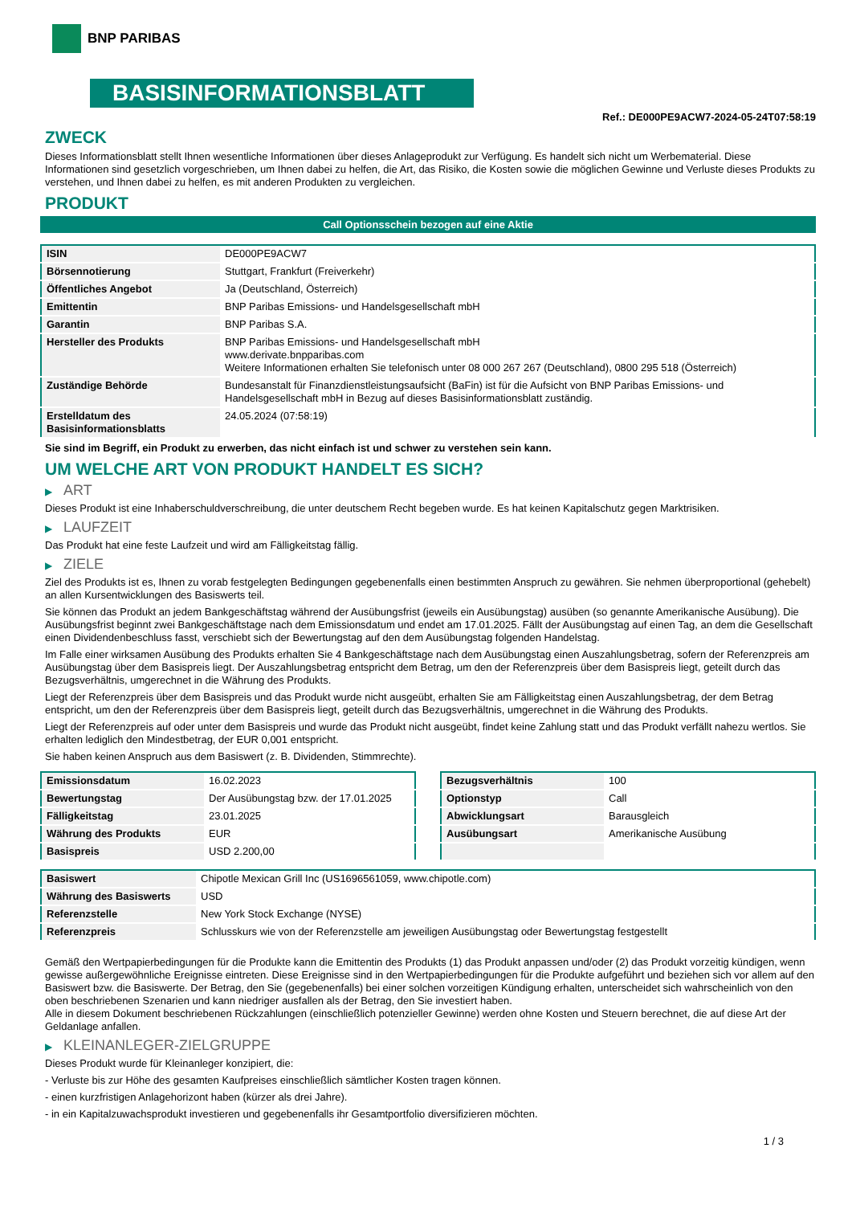BNP PARIBAS
BASISINFORMATIONSBLATT
Ref.: DE000PE9ACW7-2024-05-24T07:58:19
ZWECK
Dieses Informationsblatt stellt Ihnen wesentliche Informationen über dieses Anlageprodukt zur Verfügung. Es handelt sich nicht um Werbematerial. Diese Informationen sind gesetzlich vorgeschrieben, um Ihnen dabei zu helfen, die Art, das Risiko, die Kosten sowie die möglichen Gewinne und Verluste dieses Produkts zu verstehen, und Ihnen dabei zu helfen, es mit anderen Produkten zu vergleichen.
PRODUKT
Call Optionsschein bezogen auf eine Aktie
| ISIN | DE000PE9ACW7 |
| Börsennotierung | Stuttgart, Frankfurt (Freiverkehr) |
| Öffentliches Angebot | Ja (Deutschland, Österreich) |
| Emittentin | BNP Paribas Emissions- und Handelsgesellschaft mbH |
| Garantin | BNP Paribas S.A. |
| Hersteller des Produkts | BNP Paribas Emissions- und Handelsgesellschaft mbH www.derivate.bnpparibas.com Weitere Informationen erhalten Sie telefonisch unter 08 000 267 267 (Deutschland), 0800 295 518 (Österreich) |
| Zuständige Behörde | Bundesanstalt für Finanzdienstleistungsaufsicht (BaFin) ist für die Aufsicht von BNP Paribas Emissions- und Handelsgesellschaft mbH in Bezug auf dieses Basisinformationsblatt zuständig. |
| Erstelldatum des Basisinformationsblatts | 24.05.2024 (07:58:19) |
Sie sind im Begriff, ein Produkt zu erwerben, das nicht einfach ist und schwer zu verstehen sein kann.
UM WELCHE ART VON PRODUKT HANDELT ES SICH?
▶ ART
Dieses Produkt ist eine Inhaberschuldverschreibung, die unter deutschem Recht begeben wurde. Es hat keinen Kapitalschutz gegen Marktrisiken.
▶ LAUFZEIT
Das Produkt hat eine feste Laufzeit und wird am Fälligkeitstag fällig.
▶ ZIELE
Ziel des Produkts ist es, Ihnen zu vorab festgelegten Bedingungen gegebenenfalls einen bestimmten Anspruch zu gewähren. Sie nehmen überproportional (gehebelt) an allen Kursentwicklungen des Basiswerts teil.
Sie können das Produkt an jedem Bankgeschäftstag während der Ausübungsfrist (jeweils ein Ausübungstag) ausüben (so genannte Amerikanische Ausübung). Die Ausübungsfrist beginnt zwei Bankgeschäftstage nach dem Emissionsdatum und endet am 17.01.2025. Fällt der Ausübungstag auf einen Tag, an dem die Gesellschaft einen Dividendenbeschluss fasst, verschiebt sich der Bewertungstag auf den dem Ausübungstag folgenden Handelstag.
Im Falle einer wirksamen Ausübung des Produkts erhalten Sie 4 Bankgeschäftstage nach dem Ausübungstag einen Auszahlungsbetrag, sofern der Referenzpreis am Ausübungstag über dem Basispreis liegt. Der Auszahlungsbetrag entspricht dem Betrag, um den der Referenzpreis über dem Basispreis liegt, geteilt durch das Bezugsverhältnis, umgerechnet in die Währung des Produkts.
Liegt der Referenzpreis über dem Basispreis und das Produkt wurde nicht ausgeübt, erhalten Sie am Fälligkeitstag einen Auszahlungsbetrag, der dem Betrag entspricht, um den der Referenzpreis über dem Basispreis liegt, geteilt durch das Bezugsverhältnis, umgerechnet in die Währung des Produkts.
Liegt der Referenzpreis auf oder unter dem Basispreis und wurde das Produkt nicht ausgeübt, findet keine Zahlung statt und das Produkt verfällt nahezu wertlos. Sie erhalten lediglich den Mindestbetrag, der EUR 0,001 entspricht.
Sie haben keinen Anspruch aus dem Basiswert (z. B. Dividenden, Stimmrechte).
| Emissionsdatum | 16.02.2023 |
| Bewertungstag | Der Ausübungstag bzw. der 17.01.2025 |
| Fälligkeitstag | 23.01.2025 |
| Währung des Produkts | EUR |
| Basispreis | USD 2.200,00 |
| Bezugsverhältnis | 100 |
| Optionstyp | Call |
| Abwicklungsart | Barausgleich |
| Ausübungsart | Amerikanische Ausübung |
| Basiswert | Chipotle Mexican Grill Inc (US1696561059, www.chipotle.com) |
| Währung des Basiswerts | USD |
| Referenzstelle | New York Stock Exchange (NYSE) |
| Referenzpreis | Schlusskurs wie von der Referenzstelle am jeweiligen Ausübungstag oder Bewertungstag festgestellt |
Gemäß den Wertpapierbedingungen für die Produkte kann die Emittentin des Produkts (1) das Produkt anpassen und/oder (2) das Produkt vorzeitig kündigen, wenn gewisse außergewöhnliche Ereignisse eintreten. Diese Ereignisse sind in den Wertpapierbedingungen für die Produkte aufgeführt und beziehen sich vor allem auf den Basiswert bzw. die Basiswerte. Der Betrag, den Sie (gegebenenfalls) bei einer solchen vorzeitigen Kündigung erhalten, unterscheidet sich wahrscheinlich von den oben beschriebenen Szenarien und kann niedriger ausfallen als der Betrag, den Sie investiert haben.
Alle in diesem Dokument beschriebenen Rückzahlungen (einschließlich potenzieller Gewinne) werden ohne Kosten und Steuern berechnet, die auf diese Art der Geldanlage anfallen.
▶ KLEINANLEGER-ZIELGRUPPE
Dieses Produkt wurde für Kleinanleger konzipiert, die:
- Verluste bis zur Höhe des gesamten Kaufpreises einschließlich sämtlicher Kosten tragen können.
- einen kurzfristigen Anlagehorizont haben (kürzer als drei Jahre).
- in ein Kapitalzuwachsprodukt investieren und gegebenenfalls ihr Gesamtportfolio diversifizieren möchten.
1 / 3